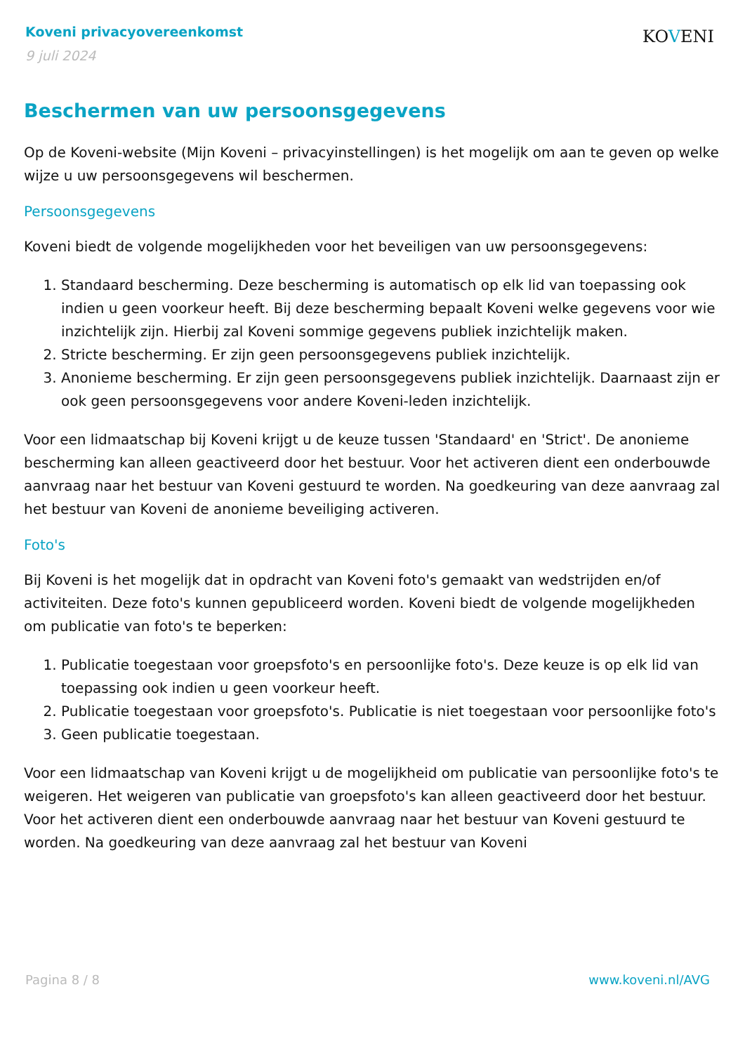Koveni privacyovereenkomst
9 juli 2024
KOVENI
Beschermen van uw persoonsgegevens
Op de Koveni-website (Mijn Koveni – privacyinstellingen) is het mogelijk om aan te geven op welke wijze u uw persoonsgegevens wil beschermen.
Persoonsgegevens
Koveni biedt de volgende mogelijkheden voor het beveiligen van uw persoonsgegevens:
1. Standaard bescherming. Deze bescherming is automatisch op elk lid van toepassing ook indien u geen voorkeur heeft. Bij deze bescherming bepaalt Koveni welke gegevens voor wie inzichtelijk zijn. Hierbij zal Koveni sommige gegevens publiek inzichtelijk maken.
2. Stricte bescherming. Er zijn geen persoonsgegevens publiek inzichtelijk.
3. Anonieme bescherming. Er zijn geen persoonsgegevens publiek inzichtelijk. Daarnaast zijn er ook geen persoonsgegevens voor andere Koveni-leden inzichtelijk.
Voor een lidmaatschap bij Koveni krijgt u de keuze tussen 'Standaard' en 'Strict'. De anonieme bescherming kan alleen geactiveerd door het bestuur. Voor het activeren dient een onderbouwde aanvraag naar het bestuur van Koveni gestuurd te worden. Na goedkeuring van deze aanvraag zal het bestuur van Koveni de anonieme beveiliging activeren.
Foto's
Bij Koveni is het mogelijk dat in opdracht van Koveni foto's gemaakt van wedstrijden en/of activiteiten. Deze foto's kunnen gepubliceerd worden. Koveni biedt de volgende mogelijkheden om publicatie van foto's te beperken:
1. Publicatie toegestaan voor groepsfoto's en persoonlijke foto's. Deze keuze is op elk lid van toepassing ook indien u geen voorkeur heeft.
2. Publicatie toegestaan voor groepsfoto's. Publicatie is niet toegestaan voor persoonlijke foto's
3. Geen publicatie toegestaan.
Voor een lidmaatschap van Koveni krijgt u de mogelijkheid om publicatie van persoonlijke foto's te weigeren. Het weigeren van publicatie van groepsfoto's kan alleen geactiveerd door het bestuur. Voor het activeren dient een onderbouwde aanvraag naar het bestuur van Koveni gestuurd te worden. Na goedkeuring van deze aanvraag zal het bestuur van Koveni
Pagina 8 / 8 www.koveni.nl/AVG